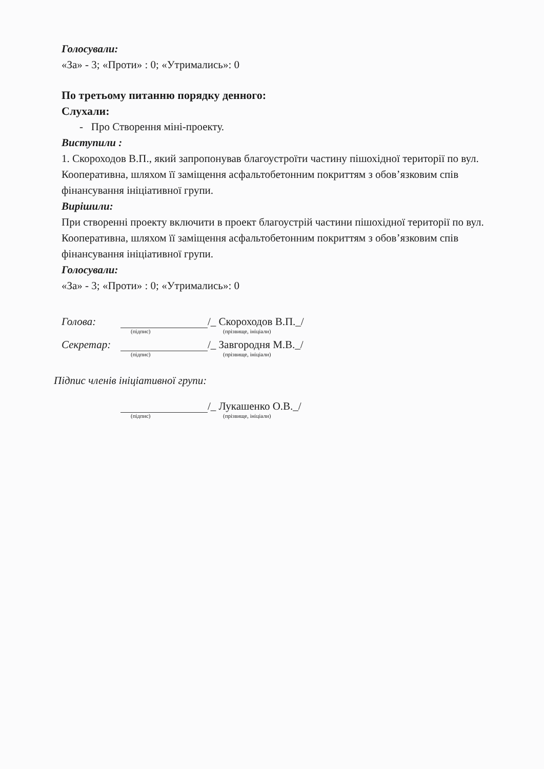Голосували:
«За» - 3; «Проти» : 0; «Утримались»: 0
По третьому питанню порядку денного:
Слухали:
- Про Створення міні-проекту.
Виступили :
1. Скороходов В.П., який запропонував благоустроїти частину пішохідної території по вул. Кооперативна, шляхом її заміщення асфальтобетонним покриттям з обов’язковим спів фінансування ініціативної групи.
Вирішили:
При створенні проекту включити в проект благоустрій частини пішохідної території по вул. Кооперативна, шляхом її заміщення асфальтобетонним покриттям з обов’язковим спів фінансування ініціативної групи.
Голосували:
«За» - 3; «Проти» : 0; «Утримались»: 0
Голова: /_ Скороходов В.П._/
(підпис) (прізвище, ініціали)
Секретар: /_ Завгородня М.В._/
(підпис) (прізвище, ініціали)
Підпис членів ініціативної групи:
/_ Лукашенко О.В._/
(підпис) (прізвище, ініціали)